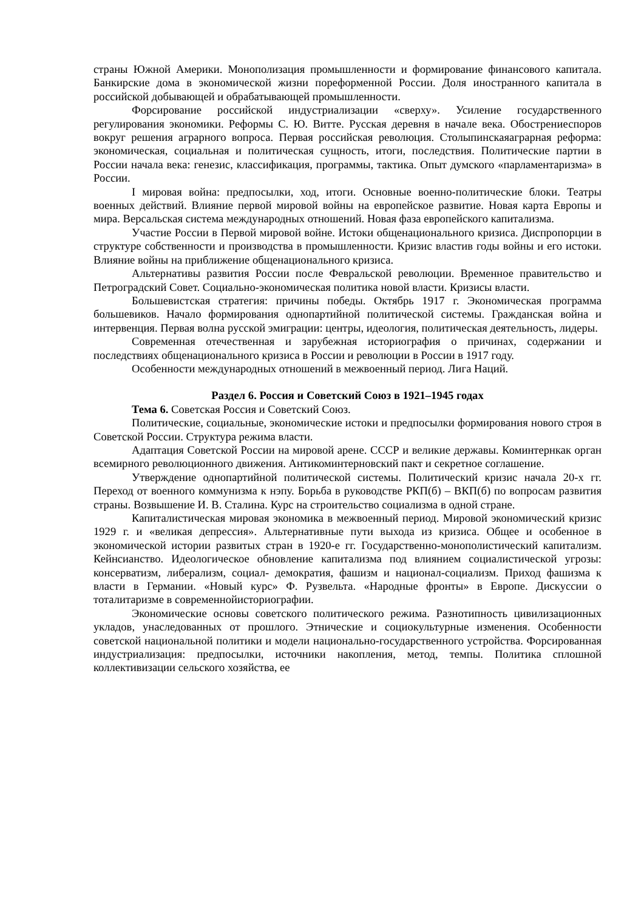страны Южной Америки. Монополизация промышленности и формирование финансового капитала. Банкирские дома в экономической жизни пореформенной России. Доля иностранного капитала в российской добывающей и обрабатывающей промышленности.
Форсирование российской индустриализации «сверху». Усиление государственного регулирования экономики. Реформы С. Ю. Витте. Русская деревня в начале века. Обострениеспоров вокруг решения аграрного вопроса. Первая российская революция. Столыпинскаяаграрная реформа: экономическая, социальная и политическая сущность, итоги, последствия. Политические партии в России начала века: генезис, классификация, программы, тактика. Опыт думского «парламентаризма» в России.
I мировая война: предпосылки, ход, итоги. Основные военно-политические блоки. Театры военных действий. Влияние первой мировой войны на европейское развитие. Новая карта Европы и мира. Версальская система международных отношений. Новая фаза европейского капитализма.
Участие России в Первой мировой войне. Истоки общенационального кризиса. Диспропорции в структуре собственности и производства в промышленности. Кризис властив годы войны и его истоки. Влияние войны на приближение общенационального кризиса.
Альтернативы развития России после Февральской революции. Временное правительство и Петроградский Совет. Социально-экономическая политика новой власти. Кризисы власти.
Большевистская стратегия: причины победы. Октябрь 1917 г. Экономическая программа большевиков. Начало формирования однопартийной политической системы. Гражданская война и интервенция. Первая волна русской эмиграции: центры, идеология, политическая деятельность, лидеры.
Современная отечественная и зарубежная историография о причинах, содержании и последствиях общенационального кризиса в России и революции в России в 1917 году.
Особенности международных отношений в межвоенный период. Лига Наций.
Раздел 6. Россия и Советский Союз в 1921–1945 годах
Тема 6. Советская Россия и Советский Союз.
Политические, социальные, экономические истоки и предпосылки формирования нового строя в Советской России. Структура режима власти.
Адаптация Советской России на мировой арене. СССР и великие державы. Коминтернкак орган всемирного революционного движения. Антикоминтерновский пакт и секретное соглашение.
Утверждение однопартийной политической системы. Политический кризис начала 20-х гг. Переход от военного коммунизма к нэпу. Борьба в руководстве РКП(б) – ВКП(б) по вопросам развития страны. Возвышение И. В. Сталина. Курс на строительство социализма в одной стране.
Капиталистическая мировая экономика в межвоенный период. Мировой экономический кризис 1929 г. и «великая депрессия». Альтернативные пути выхода из кризиса. Общее и особенное в экономической истории развитых стран в 1920-е гг. Государственно-монополистический капитализм. Кейнсианство. Идеологическое обновление капитализма под влиянием социалистической угрозы: консерватизм, либерализм, социал- демократия, фашизм и национал-социализм. Приход фашизма к власти в Германии. «Новый курс» Ф. Рузвельта. «Народные фронты» в Европе. Дискуссии о тоталитаризме в современнойисториографии.
Экономические основы советского политического режима. Разнотипность цивилизационных укладов, унаследованных от прошлого. Этнические и социокультурные изменения. Особенности советской национальной политики и модели национально-государственного устройства. Форсированная индустриализация: предпосылки, источники накопления, метод, темпы. Политика сплошной коллективизации сельского хозяйства, ее